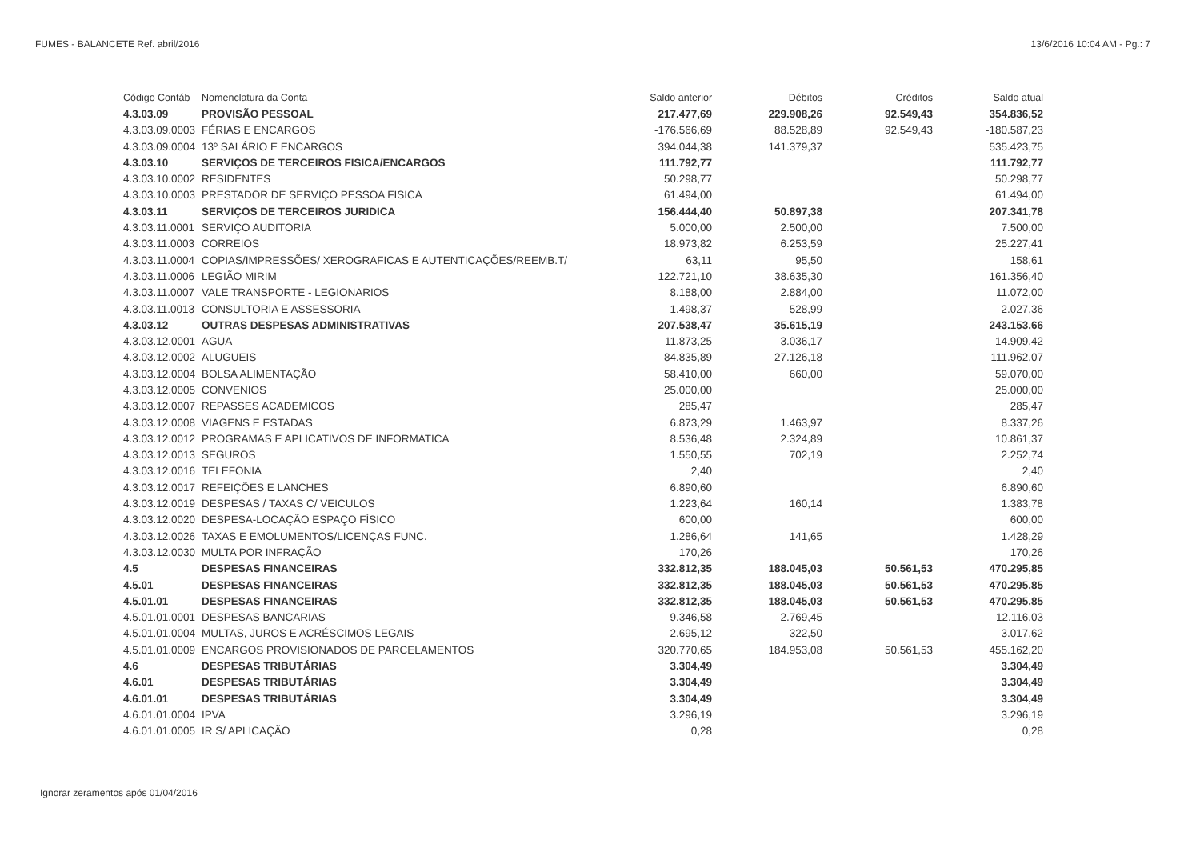FUMES - BALANCETE Ref. abril/2016 13/6/2016 10:04 AM - Pg.: 7
| Código Contáb | Nomenclatura da Conta | Saldo anterior | Débitos | Créditos | Saldo atual |
| --- | --- | --- | --- | --- | --- |
| 4.3.03.09 | PROVISÃO PESSOAL | 217.477,69 | 229.908,26 | 92.549,43 | 354.836,52 |
| 4.3.03.09.0003 | FÉRIAS E ENCARGOS | -176.566,69 | 88.528,89 | 92.549,43 | -180.587,23 |
| 4.3.03.09.0004 | 13º SALÁRIO E ENCARGOS | 394.044,38 | 141.379,37 | | 535.423,75 |
| 4.3.03.10 | SERVIÇOS DE TERCEIROS FISICA/ENCARGOS | 111.792,77 | | | 111.792,77 |
| 4.3.03.10.0002 | RESIDENTES | 50.298,77 | | | 50.298,77 |
| 4.3.03.10.0003 | PRESTADOR DE SERVIÇO PESSOA FISICA | 61.494,00 | | | 61.494,00 |
| 4.3.03.11 | SERVIÇOS DE TERCEIROS JURIDICA | 156.444,40 | 50.897,38 | | 207.341,78 |
| 4.3.03.11.0001 | SERVIÇO AUDITORIA | 5.000,00 | 2.500,00 | | 7.500,00 |
| 4.3.03.11.0003 | CORREIOS | 18.973,82 | 6.253,59 | | 25.227,41 |
| 4.3.03.11.0004 | COPIAS/IMPRESSÕES/ XEROGRAFICAS E AUTENTICAÇÕES/REEMB.T/ | 63,11 | 95,50 | | 158,61 |
| 4.3.03.11.0006 | LEGIÃO MIRIM | 122.721,10 | 38.635,30 | | 161.356,40 |
| 4.3.03.11.0007 | VALE TRANSPORTE - LEGIONARIOS | 8.188,00 | 2.884,00 | | 11.072,00 |
| 4.3.03.11.0013 | CONSULTORIA E ASSESSORIA | 1.498,37 | 528,99 | | 2.027,36 |
| 4.3.03.12 | OUTRAS DESPESAS ADMINISTRATIVAS | 207.538,47 | 35.615,19 | | 243.153,66 |
| 4.3.03.12.0001 | AGUA | 11.873,25 | 3.036,17 | | 14.909,42 |
| 4.3.03.12.0002 | ALUGUEIS | 84.835,89 | 27.126,18 | | 111.962,07 |
| 4.3.03.12.0004 | BOLSA ALIMENTAÇÃO | 58.410,00 | 660,00 | | 59.070,00 |
| 4.3.03.12.0005 | CONVENIOS | 25.000,00 | | | 25.000,00 |
| 4.3.03.12.0007 | REPASSES ACADEMICOS | 285,47 | | | 285,47 |
| 4.3.03.12.0008 | VIAGENS E ESTADAS | 6.873,29 | 1.463,97 | | 8.337,26 |
| 4.3.03.12.0012 | PROGRAMAS E APLICATIVOS DE INFORMATICA | 8.536,48 | 2.324,89 | | 10.861,37 |
| 4.3.03.12.0013 | SEGUROS | 1.550,55 | 702,19 | | 2.252,74 |
| 4.3.03.12.0016 | TELEFONIA | 2,40 | | | 2,40 |
| 4.3.03.12.0017 | REFEIÇÕES E LANCHES | 6.890,60 | | | 6.890,60 |
| 4.3.03.12.0019 | DESPESAS / TAXAS C/ VEICULOS | 1.223,64 | 160,14 | | 1.383,78 |
| 4.3.03.12.0020 | DESPESA-LOCAÇÃO ESPAÇO FÍSICO | 600,00 | | | 600,00 |
| 4.3.03.12.0026 | TAXAS E EMOLUMENTOS/LICENÇAS FUNC. | 1.286,64 | 141,65 | | 1.428,29 |
| 4.3.03.12.0030 | MULTA POR INFRAÇÃO | 170,26 | | | 170,26 |
| 4.5 | DESPESAS FINANCEIRAS | 332.812,35 | 188.045,03 | 50.561,53 | 470.295,85 |
| 4.5.01 | DESPESAS FINANCEIRAS | 332.812,35 | 188.045,03 | 50.561,53 | 470.295,85 |
| 4.5.01.01 | DESPESAS FINANCEIRAS | 332.812,35 | 188.045,03 | 50.561,53 | 470.295,85 |
| 4.5.01.01.0001 | DESPESAS BANCARIAS | 9.346,58 | 2.769,45 | | 12.116,03 |
| 4.5.01.01.0004 | MULTAS, JUROS E ACRÉSCIMOS LEGAIS | 2.695,12 | 322,50 | | 3.017,62 |
| 4.5.01.01.0009 | ENCARGOS PROVISIONADOS DE PARCELAMENTOS | 320.770,65 | 184.953,08 | 50.561,53 | 455.162,20 |
| 4.6 | DESPESAS TRIBUTÁRIAS | 3.304,49 | | | 3.304,49 |
| 4.6.01 | DESPESAS TRIBUTÁRIAS | 3.304,49 | | | 3.304,49 |
| 4.6.01.01 | DESPESAS TRIBUTÁRIAS | 3.304,49 | | | 3.304,49 |
| 4.6.01.01.0004 | IPVA | 3.296,19 | | | 3.296,19 |
| 4.6.01.01.0005 | IR S/ APLICAÇÃO | 0,28 | | | 0,28 |
Ignorar zeramentos após 01/04/2016